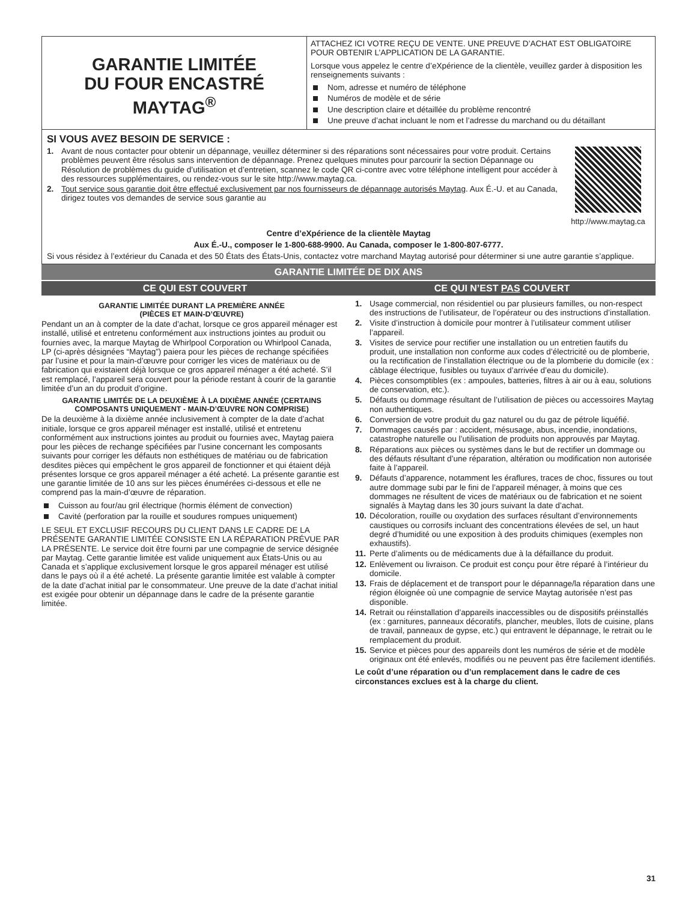GARANTIE LIMITÉE
DU FOUR ENCASTRÉ
MAYTAG<sup>®</sup>
ATTACHEZ ICI VOTRE REÇU DE VENTE. UNE PREUVE D’ACHAT EST OBLIGATOIRE POUR OBTENIR L’APPLICATION DE LA GARANTIE.
Lorsque vous appelez le centre d’eXpérience de la clientèle, veuillez garder à disposition les renseignements suivants :
Nom, adresse et numéro de téléphone
Numéros de modèle et de série
Une description claire et détaillée du problème rencontré
Une preuve d’achat incluant le nom et l’adresse du marchand ou du détaillant
SI VOUS AVEZ BESOIN DE SERVICE :
1. Avant de nous contacter pour obtenir un dépannage, veuillez déterminer si des réparations sont nécessaires pour votre produit. Certains problèmes peuvent être résolus sans intervention de dépannage. Prenez quelques minutes pour parcourir la section Dépannage ou Résolution de problèmes du guide d’utilisation et d’entretien, scannez le code QR ci-contre avec votre téléphone intelligent pour accéder à des ressources supplémentaires, ou rendez-vous sur le site http://www.maytag.ca.
2. Tout service sous garantie doit être effectué exclusivement par nos fournisseurs de dépannage autorisés Maytag. Aux É.-U. et au Canada, dirigez toutes vos demandes de service sous garantie au
http://www.maytag.ca
Centre d’eXpérience de la clientèle Maytag
Aux É.-U., composer le 1-800-688-9900. Au Canada, composer le 1-800-807-6777.
Si vous résidez à l’extérieur du Canada et des 50 États des États-Unis, contactez votre marchand Maytag autorisé pour déterminer si une autre garantie s’applique.
GARANTIE LIMITÉE DE DIX ANS
CE QUI EST COUVERT CE QUI N’EST PAS COUVERT
GARANTIE LIMITÉE DURANT LA PREMIÈRE ANNÉE
(PIÈCES ET MAIN-D’ŒUVRE)
Pendant un an à compter de la date d’achat, lorsque ce gros appareil ménager est installé, utilisé et entretenu conformément aux instructions jointes au produit ou fournies avec, la marque Maytag de Whirlpool Corporation ou Whirlpool Canada, LP (ci-après désignées “Maytag”) paiera pour les pièces de rechange spécifiées par l’usine et pour la main-d’œuvre pour corriger les vices de matériaux ou de fabrication qui existaient déjà lorsque ce gros appareil ménager a été acheté. S’il est remplacé, l’appareil sera couvert pour la période restant à courir de la garantie limitée d’un an du produit d’origine.
GARANTIE LIMITÉE DE LA DEUXIÈME À LA DIXIÈME ANNÉE (CERTAINS COMPOSANTS UNIQUEMENT - MAIN-D’ŒUVRE NON COMPRISE)
De la deuxième à la dixième année inclusivement à compter de la date d’achat initiale, lorsque ce gros appareil ménager est installé, utilisé et entretenu conformément aux instructions jointes au produit ou fournies avec, Maytag paiera pour les pièces de rechange spécifiées par l’usine concernant les composants suivants pour corriger les défauts non esthétiques de matériau ou de fabrication desdites pièces qui empêchent le gros appareil de fonctionner et qui étaient déjà présentes lorsque ce gros appareil ménager a été acheté. La présente garantie est une garantie limitée de 10 ans sur les pièces énumérées ci-dessous et elle ne comprend pas la main-d’œuvre de réparation.
Cuisson au four/au gril électrique (hormis élément de convection)
Cavité (perforation par la rouille et soudures rompues uniquement)
LE SEUL ET EXCLUSIF RECOURS DU CLIENT DANS LE CADRE DE LA PRÉSENTE GARANTIE LIMITÉE CONSISTE EN LA RÉPARATION PRÉVUE PAR LA PRÉSENTE. Le service doit être fourni par une compagnie de service désignée par Maytag. Cette garantie limitée est valide uniquement aux États-Unis ou au Canada et s’applique exclusivement lorsque le gros appareil ménager est utilisé dans le pays où il a été acheté. La présente garantie limitée est valable à compter de la date d’achat initial par le consommateur. Une preuve de la date d’achat initial est exigée pour obtenir un dépannage dans le cadre de la présente garantie limitée.
1. Usage commercial, non résidentiel ou par plusieurs familles, ou non-respect des instructions de l’utilisateur, de l’opérateur ou des instructions d’installation.
2. Visite d’instruction à domicile pour montrer à l’utilisateur comment utiliser l’appareil.
3. Visites de service pour rectifier une installation ou un entretien fautifs du produit, une installation non conforme aux codes d’électricité ou de plomberie, ou la rectification de l’installation électrique ou de la plomberie du domicile (ex : câblage électrique, fusibles ou tuyaux d’arrivée d’eau du domicile).
4. Pièces consomptibles (ex : ampoules, batteries, filtres à air ou à eau, solutions de conservation, etc.).
5. Défauts ou dommage résultant de l’utilisation de pièces ou accessoires Maytag non authentiques.
6. Conversion de votre produit du gaz naturel ou du gaz de pétrole liquéfié.
7. Dommages causés par : accident, mésusage, abus, incendie, inondations, catastrophe naturelle ou l’utilisation de produits non approuvés par Maytag.
8. Réparations aux pièces ou systèmes dans le but de rectifier un dommage ou des défauts résultant d’une réparation, altération ou modification non autorisée faite à l’appareil.
9. Défauts d’apparence, notamment les éraflures, traces de choc, fissures ou tout autre dommage subi par le fini de l’appareil ménager, à moins que ces dommages ne résultent de vices de matériaux ou de fabrication et ne soient signalés à Maytag dans les 30 jours suivant la date d’achat.
10. Décoloration, rouille ou oxydation des surfaces résultant d’environnements caustiques ou corrosifs incluant des concentrations élevées de sel, un haut degré d’humidité ou une exposition à des produits chimiques (exemples non exhaustifs).
11. Perte d’aliments ou de médicaments due à la défaillance du produit.
12. Enlèvement ou livraison. Ce produit est conçu pour être réparé à l’intérieur du domicile.
13. Frais de déplacement et de transport pour le dépannage/la réparation dans une région éloignée où une compagnie de service Maytag autorisée n’est pas disponible.
14. Retrait ou réinstallation d’appareils inaccessibles ou de dispositifs préinstallés (ex : garnitures, panneaux décoratifs, plancher, meubles, îlots de cuisine, plans de travail, panneaux de gypse, etc.) qui entravent le dépannage, le retrait ou le remplacement du produit.
15. Service et pièces pour des appareils dont les numéros de série et de modèle originaux ont été enlevés, modifiés ou ne peuvent pas être facilement identifiés.
Le coût d’une réparation ou d’un remplacement dans le cadre de ces circonstances exclues est à la charge du client.
31